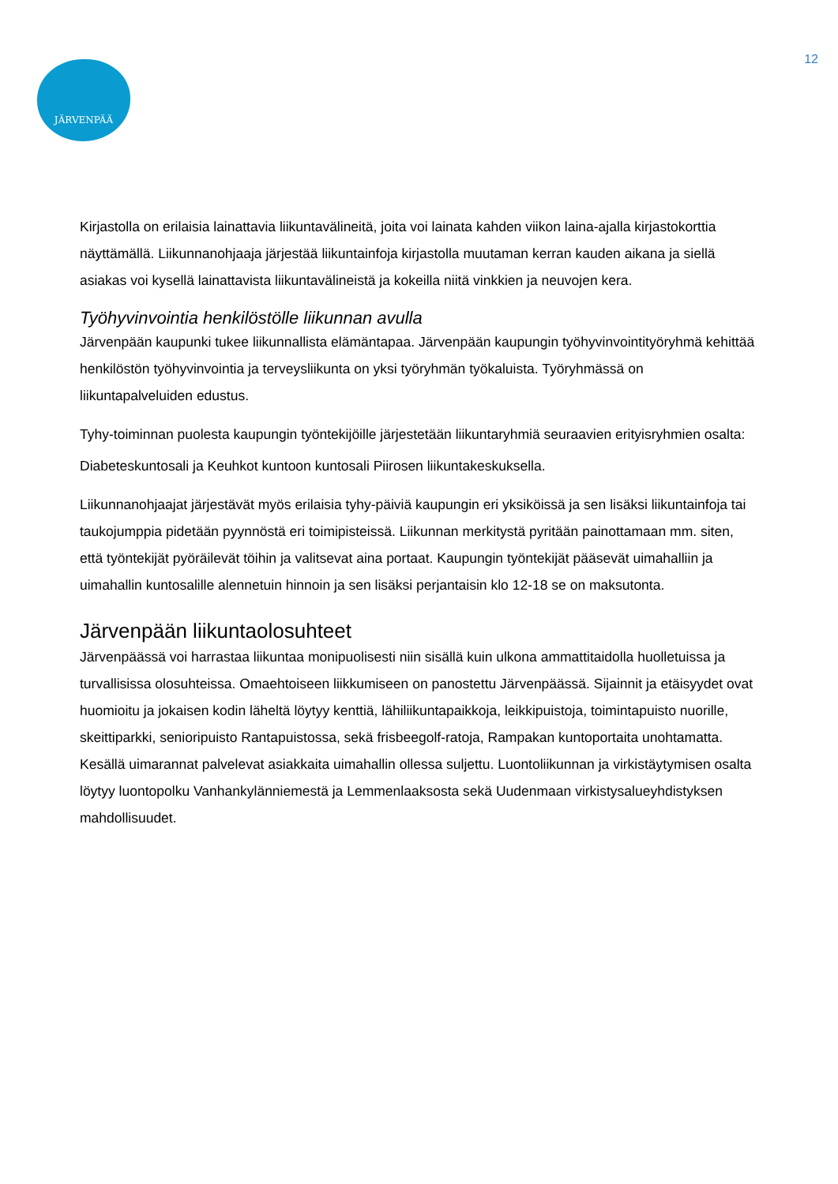JÄRVENPÄÄ 12
Kirjastolla on erilaisia lainattavia liikuntavälineitä, joita voi lainata kahden viikon laina-ajalla kirjastokorttia näyttämällä. Liikunnanohjaaja järjestää liikuntainfoja kirjastolla muutaman kerran kauden aikana ja siellä asiakas voi kysellä lainattavista liikuntavälineistä ja kokeilla niitä vinkkien ja neuvojen kera.
Työhyvinvointia henkilöstölle liikunnan avulla
Järvenpään kaupunki tukee liikunnallista elämäntapaa. Järvenpään kaupungin työhyvinvointityöryhmä kehittää henkilöstön työhyvinvointia ja terveysliikunta on yksi työryhmän työkaluista. Työryhmässä on liikuntapalveluiden edustus.
Tyhy-toiminnan puolesta kaupungin työntekijöille järjestetään liikuntaryhmiä seuraavien erityisryhmien osalta: Diabeteskuntosali ja Keuhkot kuntoon kuntosali Piirosen liikuntakeskuksella.
Liikunnanohjaajat järjestävät myös erilaisia tyhy-päiviä kaupungin eri yksiköissä ja sen lisäksi liikuntainfoja tai taukojumppia pidetään pyynnöstä eri toimipisteissä. Liikunnan merkitystä pyritään painottamaan mm. siten, että työntekijät pyöräilevät töihin ja valitsevat aina portaat. Kaupungin työntekijät pääsevät uimahalliin ja uimahallin kuntosalille alennetuin hinnoin ja sen lisäksi perjantaisin klo 12-18 se on maksutonta.
Järvenpään liikuntaolosuhteet
Järvenpäässä voi harrastaa liikuntaa monipuolisesti niin sisällä kuin ulkona ammattitaidolla huolletuissa ja turvallisissa olosuhteissa. Omaehtoiseen liikkumiseen on panostettu Järvenpäässä. Sijainnit ja etäisyydet ovat huomioitu ja jokaisen kodin läheltä löytyy kenttiä, lähiliikuntapaikkoja, leikkipuistoja, toimintapuisto nuorille, skeittiparkki, senioripuisto Rantapuistossa, sekä frisbeegolf-ratoja, Rampakan kuntoportaita unohtamatta. Kesällä uimarannat palvelevat asiakkaita uimahallin ollessa suljettu. Luontoliikunnan ja virkistäytymisen osalta löytyy luontopolku Vanhankylänniemestä ja Lemmenlaaksosta sekä Uudenmaan virkistysalueyhdistyksen mahdollisuudet.